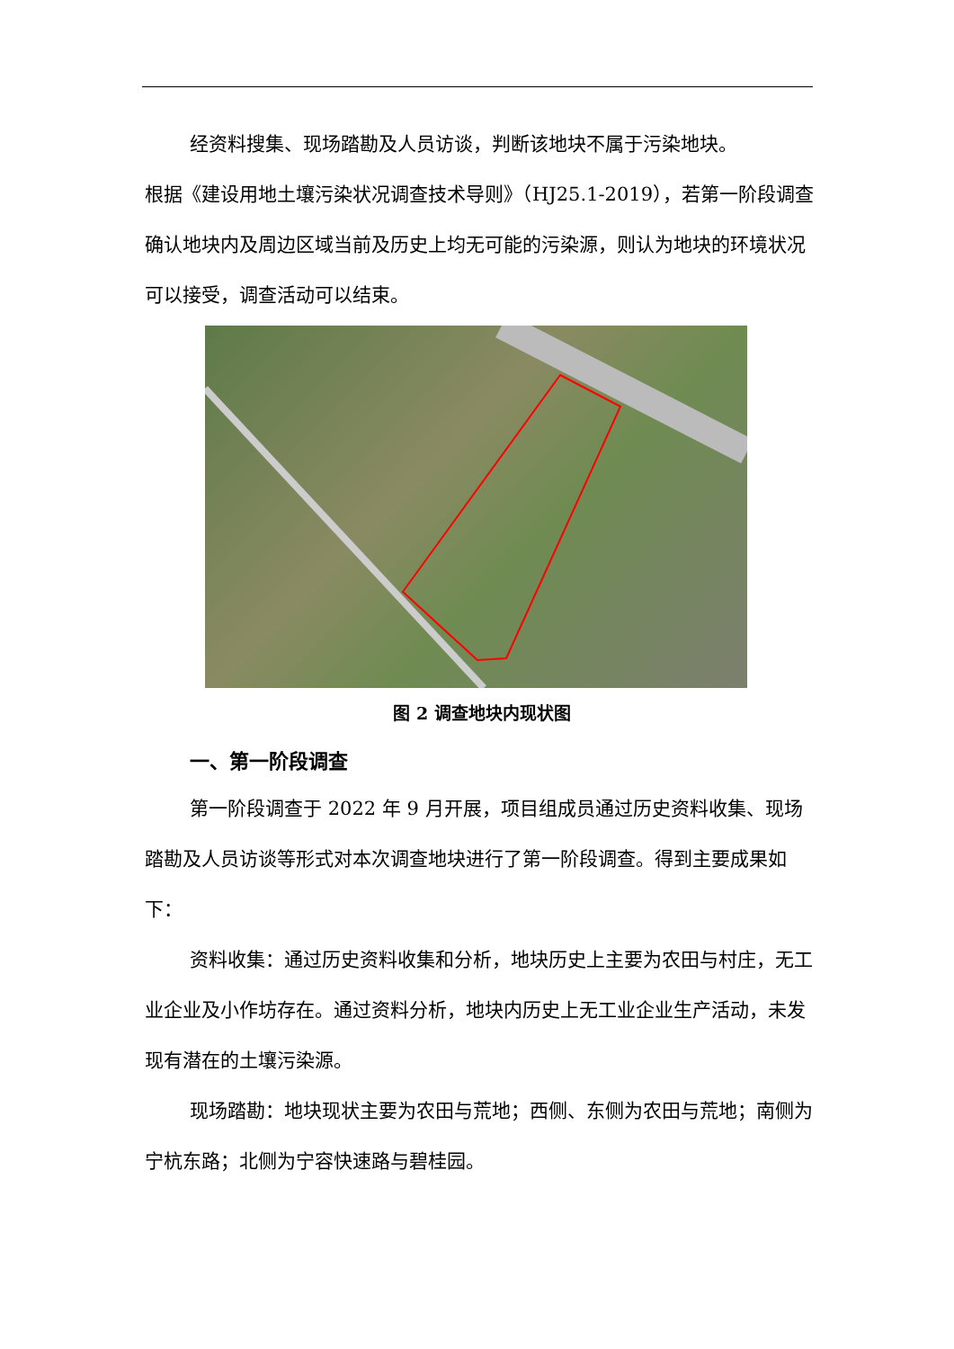经资料搜集、现场踏勘及人员访谈，判断该地块不属于污染地块。
根据《建设用地土壤污染状况调查技术导则》（HJ25.1-2019），若第一阶段调查确认地块内及周边区域当前及历史上均无可能的污染源，则认为地块的环境状况可以接受，调查活动可以结束。
图 2 调查地块内现状图
一、第一阶段调查
第一阶段调查于 2022 年 9 月开展，项目组成员通过历史资料收集、现场踏勘及人员访谈等形式对本次调查地块进行了第一阶段调查。得到主要成果如下：
资料收集：通过历史资料收集和分析，地块历史上主要为农田与村庄，无工业企业及小作坊存在。通过资料分析，地块内历史上无工业企业生产活动，未发现有潜在的土壤污染源。
现场踏勘：地块现状主要为农田与荒地；西侧、东侧为农田与荒地；南侧为宁杭东路；北侧为宁容快速路与碧桂园。